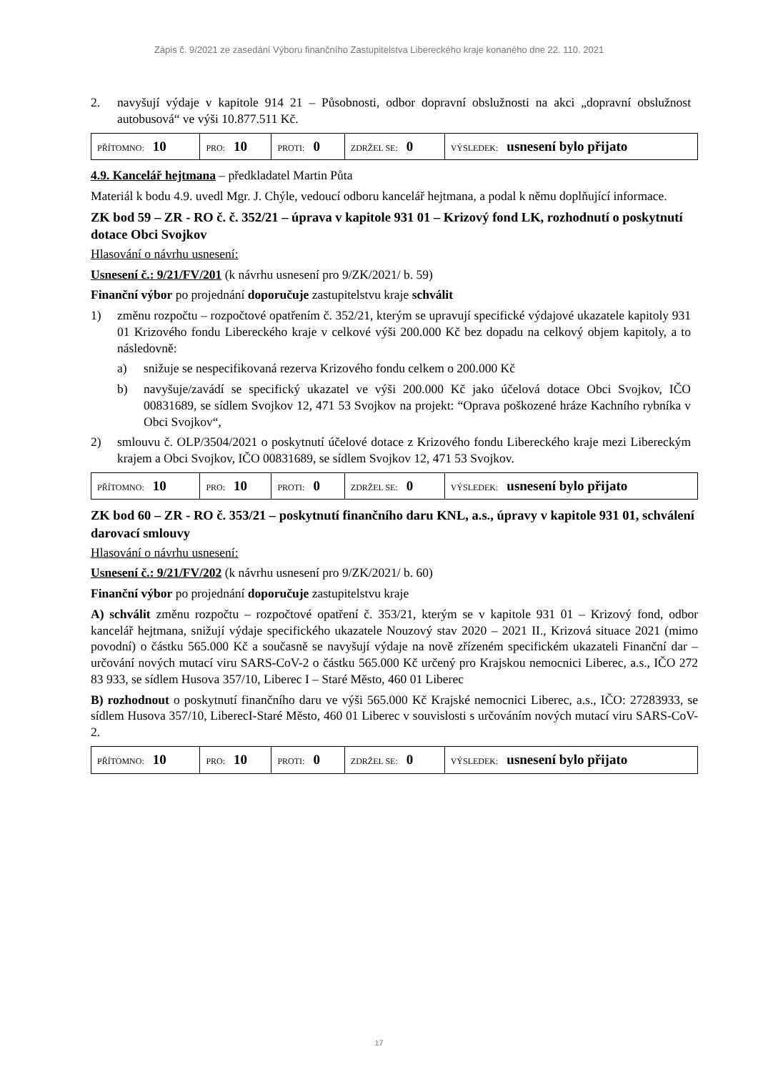Zápis č. 9/2021 ze zasedání Výboru finančního Zastupitelstva Libereckého kraje konaného dne 22. 110. 2021
2. navyšují výdaje v kapitole 914 21 – Působnosti, odbor dopravní obslužnosti na akci „dopravní obslužnost autobusová“ ve výši 10.877.511 Kč.
| PŘÍTOMNO: 10 | PRO: 10 | PROTI: 0 | ZDRŽEL SE: 0 | VÝSLEDEK: usnesení bylo přijato |
4.9. Kancelář hejtmana – předkladatel Martin Půta
Materiál k bodu 4.9. uvedl Mgr. J. Chýle, vedoucí odboru kancelář hejtmana, a podal k němu doplňující informace.
ZK bod 59 – ZR - RO č. č. 352/21 – úprava v kapitole 931 01 – Krizový fond LK, rozhodnutí o poskytnutí dotace Obci Svojkov
Hlasování o návrhu usnesení:
Usnesení č.: 9/21/FV/201 (k návrhu usnesení pro 9/ZK/2021/ b. 59)
Finanční výbor po projednání doporučuje zastupitelstvu kraje schválit
1) změnu rozpočtu – rozpočtové opatřením č. 352/21, kterým se upravují specifické výdajové ukazatele kapitoly 931 01 Krizového fondu Libereckého kraje v celkové výši 200.000 Kč bez dopadu na celkový objem kapitoly, a to následovně:
a) snižuje se nespecifikovaná rezerva Krizového fondu celkem o 200.000 Kč
b) navyšuje/zavádí se specifický ukazatel ve výši 200.000 Kč jako účelová dotace Obci Svojkov, IČO 00831689, se sídlem Svojkov 12, 471 53 Svojkov na projekt: “Oprava poškozené hráze Kachního rybníka v Obci Svojkov“,
2) smlouvu č. OLP/3504/2021 o poskytnutí účelové dotace z Krizového fondu Libereckého kraje mezi Libereckým krajem a Obci Svojkov, IČO 00831689, se sídlem Svojkov 12, 471 53 Svojkov.
| PŘÍTOMNO: 10 | PRO: 10 | PROTI: 0 | ZDRŽEL SE: 0 | VÝSLEDEK: usnesení bylo přijato |
ZK bod 60 – ZR - RO č. 353/21 – poskytnutí finančního daru KNL, a.s., úpravy v kapitole 931 01, schválení darovací smlouvy
Hlasování o návrhu usnesení:
Usnesení č.: 9/21/FV/202 (k návrhu usnesení pro 9/ZK/2021/ b. 60)
Finanční výbor po projednání doporučuje zastupitelstvu kraje
A) schválit změnu rozpočtu – rozpočtové opatření č. 353/21, kterým se v kapitole 931 01 – Krizový fond, odbor kancelář hejtmana, snižují výdaje specifického ukazatele Nouzový stav 2020 – 2021 II., Krizová situace 2021 (mimo povodní) o částku 565.000 Kč a současně se navyšují výdaje na nově zřízeném specifickém ukazateli Finanční dar – určování nových mutací viru SARS-CoV-2 o částku 565.000 Kč určený pro Krajskou nemocnici Liberec, a.s., IČO 272 83 933, se sídlem Husova 357/10, Liberec I – Staré Město, 460 01 Liberec
B) rozhodnout o poskytnutí finančního daru ve výši 565.000 Kč Krajské nemocnici Liberec, a.s., IČO: 27283933, se sídlem Husova 357/10, LiberecI-Staré Město, 460 01 Liberec v souvislosti s určováním nových mutací viru SARS-CoV-2.
| PŘÍTOMNO: 10 | PRO: 10 | PROTI: 0 | ZDRŽEL SE: 0 | VÝSLEDEK: usnesení bylo přijato |
17